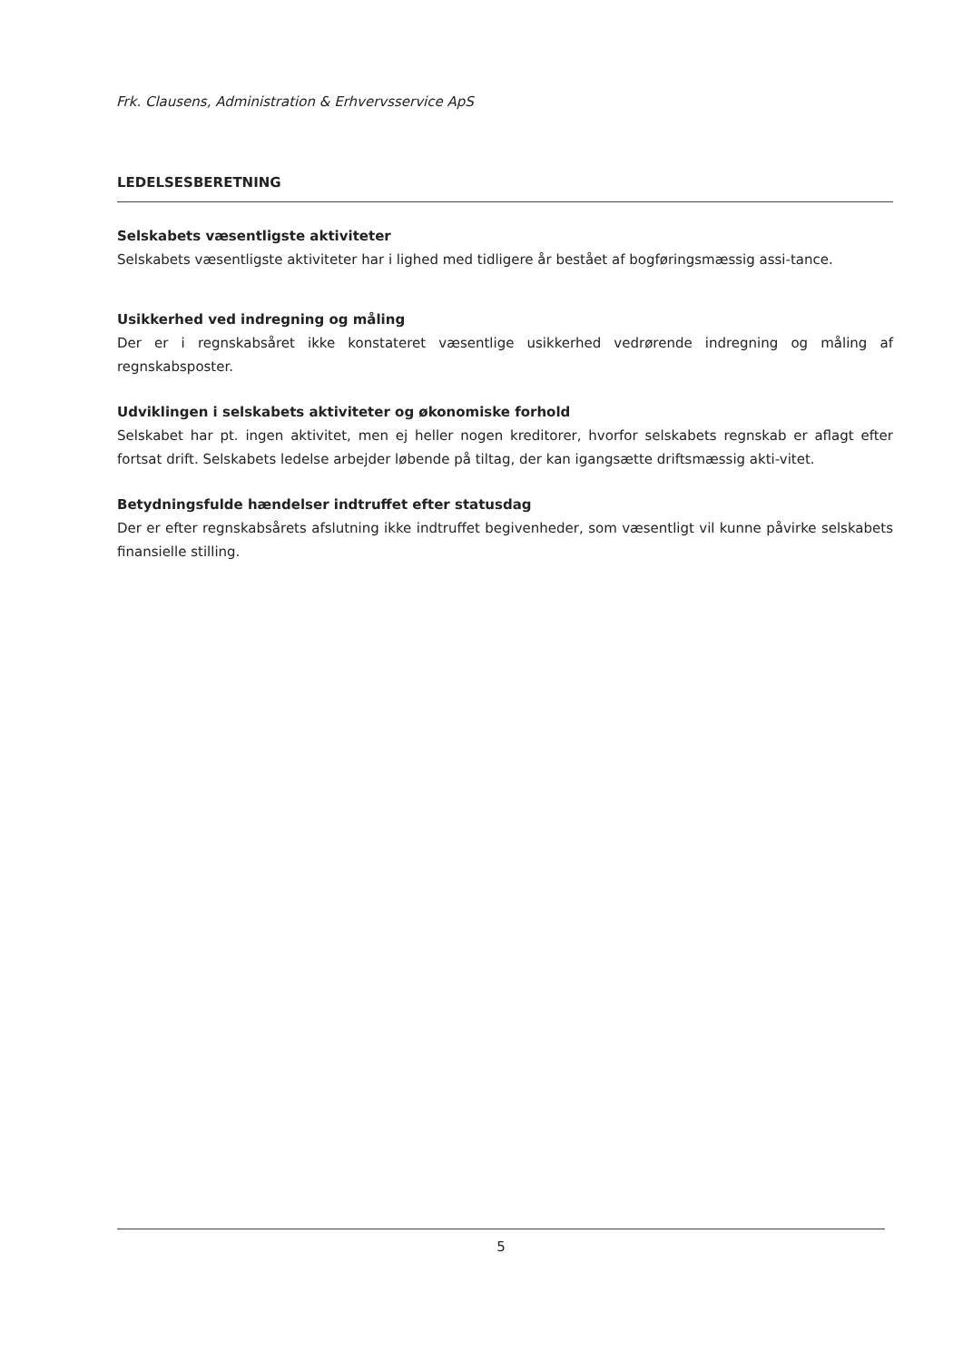Frk. Clausens, Administration & Erhvervsservice ApS
LEDELSESBERETNING
Selskabets væsentligste aktiviteter
Selskabets væsentligste aktiviteter har i lighed med tidligere år bestået af bogføringsmæssig assi-tance.
Usikkerhed ved indregning og måling
Der er i regnskabsåret ikke konstateret væsentlige usikkerhed vedrørende indregning og måling af regnskabsposter.
Udviklingen i selskabets aktiviteter og økonomiske forhold
Selskabet har pt. ingen aktivitet, men ej heller nogen kreditorer, hvorfor selskabets regnskab er aflagt efter fortsat drift. Selskabets ledelse arbejder løbende på tiltag, der kan igangsætte driftsmæssig akti-vitet.
Betydningsfulde hændelser indtruffet efter statusdag
Der er efter regnskabsårets afslutning ikke indtruffet begivenheder, som væsentligt vil kunne påvirke selskabets finansielle stilling.
5